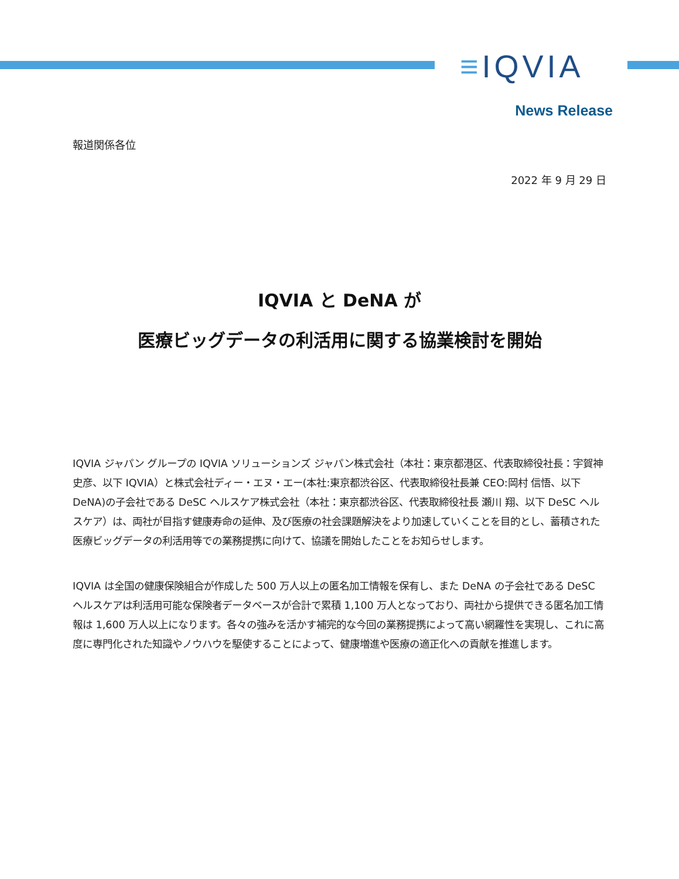≡IQVIA
News Release
報道関係各位
2022 年 9 月 29 日
IQVIA と DeNA が
医療ビッグデータの利活用に関する協業検討を開始
IQVIA ジャパン グループの IQVIA ソリューションズ ジャパン株式会社（本社：東京都港区、代表取締役社長：宇賀神 史彦、以下 IQVIA）と株式会社ディー・エヌ・エー(本社:東京都渋谷区、代表取締役社長兼 CEO:岡村 信悟、以下 DeNA)の子会社である DeSC ヘルスケア株式会社（本社：東京都渋谷区、代表取締役社長 瀬川 翔、以下 DeSC ヘルスケア）は、両社が目指す健康寿命の延伸、及び医療の社会課題解決をより加速していくことを目的とし、蓄積された医療ビッグデータの利活用等での業務提携に向けて、協議を開始したことをお知らせします。
IQVIA は全国の健康保険組合が作成した 500 万人以上の匿名加工情報を保有し、また DeNA の子会社である DeSC ヘルスケアは利活用可能な保険者データベースが合計で累積 1,100 万人となっており、両社から提供できる匿名加工情報は 1,600 万人以上になります。各々の強みを活かす補完的な今回の業務提携によって高い網羅性を実現し、これに高度に専門化された知識やノウハウを駆使することによって、健康増進や医療の適正化への貢献を推進します。